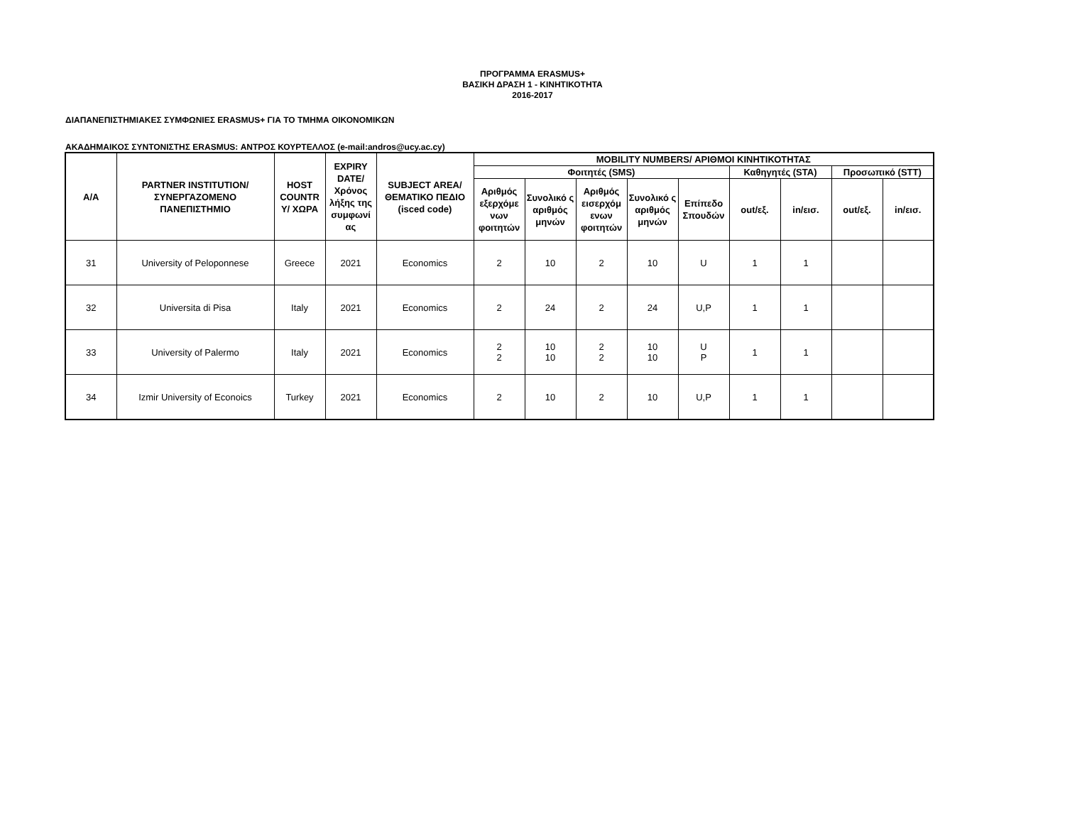ΠΡΟΓΡΑΜΜΑ ERASMUS+
ΒΑΣΙΚΗ ΔΡΑΣΗ 1 - ΚΙΝΗΤΙΚΟΤΗΤΑ
2016-2017
ΔΙΑΠΑΝΕΠΙΣΤΗΜΙΑΚΕΣ ΣΥΜΦΩΝΙΕΣ ERASMUS+ ΓΙΑ ΤΟ ΤΜΗΜΑ ΟΙΚΟΝΟΜΙΚΩΝ
ΑΚΑΔΗΜΑΙΚΟΣ ΣΥΝΤΟΝΙΣΤΗΣ ERASMUS: ΑΝΤΡΟΣ ΚΟΥΡΤΕΛΛΟΣ (e-mail:andros@ucy.ac.cy)
| Α/Α | PARTNER INSTITUTION/ ΣΥΝΕΡΓΑΖΟΜΕΝΟ ΠΑΝΕΠΙΣΤΗΜΙΟ | HOST COUNTR Y/ ΧΩΡΑ | EXPIRY DATE/ Χρόνος λήξης της συμφωνί ας | SUBJECT AREA/ ΘΕΜΑΤΙΚΟ ΠΕΔΙΟ (isced code) | MOBILITY NUMBERS/ ΑΡΙΘΜΟΙ ΚΙΝΗΤΙΚΟΤΗΤΑΣ | | | | | | | | |
| --- | --- | --- | --- | --- | --- | --- | --- | --- | --- | --- | --- | --- | --- |
| | | | | | Φοιτητές (SMS) | | | | | Καθηγητές (STA) | | Προσωπικό (STT) | |
| | | | | | Αριθμός εξερχόμε νων φοιτητών | Συνολικό ς αριθμός μηνών | Αριθμός εισερχόμ ενων φοιτητών | Συνολικό ς αριθμός μηνών | Επίπεδο Σπουδών | out/εξ. | in/εισ. | out/εξ. | in/εισ. |
| 31 | University of Peloponnese | Greece | 2021 | Economics | 2 | 10 | 2 | 10 | U | 1 | 1 | | |
| 32 | Universita di Pisa | Italy | 2021 | Economics | 2 | 24 | 2 | 24 | U,P | 1 | 1 | | |
| 33 | University of Palermo | Italy | 2021 | Economics | 2 2 | 10 10 | 2 2 | 10 10 | U P | 1 | 1 | | |
| 34 | Izmir University of Econoics | Turkey | 2021 | Economics | 2 | 10 | 2 | 10 | U,P | 1 | 1 | | |